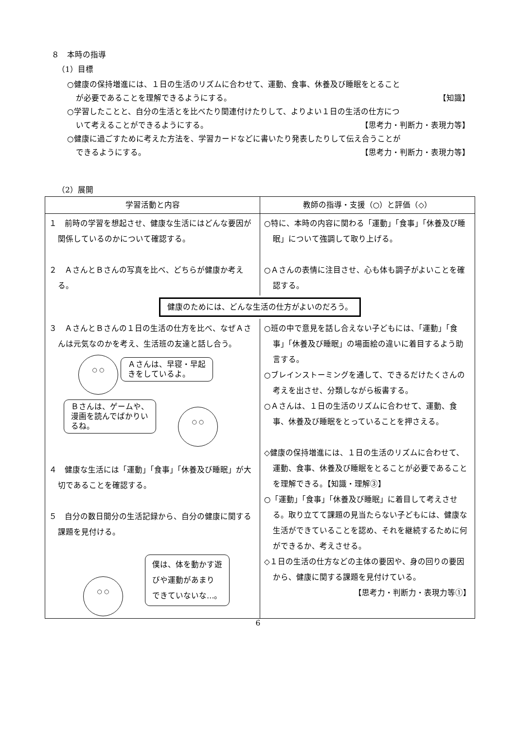８　本時の指導
（1）目標
○健康の保持増進には、１日の生活のリズムに合わせて、運動、食事、休養及び睡眠をとること
が必要であることを理解できるようにする。 【知識】
○学習したことと、自分の生活とを比べたり関連付けたりして、よりよい１日の生活の仕方につ
いて考えることができるようにする。 【思考力・判断力・表現力等】
○健康に過ごすために考えた方法を、学習カードなどに書いたり発表したりして伝え合うことが
できるようにする。 【思考力・判断力・表現力等】
（2）展開
| 学習活動と内容 | 教師の指導・支援（○）と評価（◇） |
| --- | --- |
| １ 前時の学習を想起させ、健康な生活にはどんな要因が関係しているのかについて確認する。 ２ ＡさんとＢさんの写真を比べ、どちらが健康か考える。 | ○特に、本時の内容に関わる「運動」「食事」「休養及び睡眠」について強調して取り上げる。 ○Ａさんの表情に注目させ、心も体も調子がよいことを確認する。 |
| 健康のためには、どんな生活の仕方がよいのだろう。 | |
| ３ ＡさんとＢさんの１日の生活の仕方を比べ、なぜＡさんは元気なのかを考え、生活班の友達と話し合う。 ○ ○ Ａさんは、早寝・早起 きをしているよ。 Ｂさんは、ゲームや、 漫画を読んでばかりい るね。 ○ ○ ４ 健康な生活には「運動」「食事」「休養及び睡眠」が大切であることを確認する。 ５ 自分の数日間分の生活記録から、自分の健康に関する課題を見付ける。 ○ ○ 僕は、体を動かす遊 びや運動があまり できていないな…。 | ○班の中で意見を話し合えない子どもには、「運動」「食事」「休養及び睡眠」の場面絵の違いに着目するよう助言する。 ○ブレインストーミングを通して、できるだけたくさんの考えを出させ、分類しながら板書する。 ○Ａさんは、１日の生活のリズムに合わせて、運動、食事、休養及び睡眠をとっていることを押さえる。 ◇健康の保持増進には、１日の生活のリズムに合わせて、運動、食事、休養及び睡眠をとることが必要であることを理解できる。【知識・理解③】 ○「運動」「食事」「休養及び睡眠」に着目して考えさせる。取り立てて課題の見当たらない子どもには、健康な生活ができていることを認め、それを継続するために何ができるか、考えさせる。 ◇１日の生活の仕方などの主体の要因や、身の回りの要因から、健康に関する課題を見付けている。 【思考力・判断力・表現力等①】 |
6